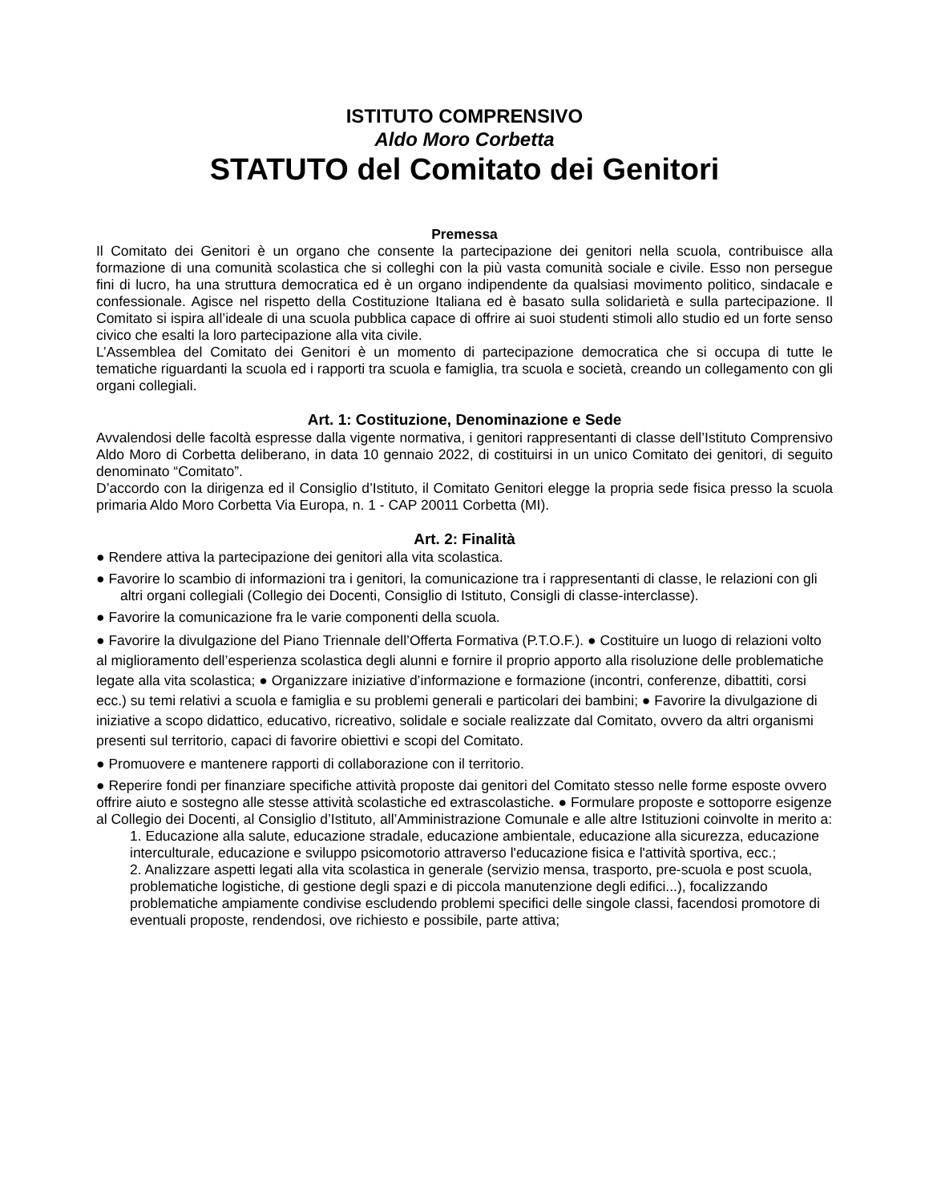ISTITUTO COMPRENSIVO
Aldo Moro Corbetta
STATUTO del Comitato dei Genitori
Premessa
Il Comitato dei Genitori è un organo che consente la partecipazione dei genitori nella scuola, contribuisce alla formazione di una comunità scolastica che si colleghi con la più vasta comunità sociale e civile. Esso non persegue fini di lucro, ha una struttura democratica ed è un organo indipendente da qualsiasi movimento politico, sindacale e confessionale. Agisce nel rispetto della Costituzione Italiana ed è basato sulla solidarietà e sulla partecipazione. Il Comitato si ispira all’ideale di una scuola pubblica capace di offrire ai suoi studenti stimoli allo studio ed un forte senso civico che esalti la loro partecipazione alla vita civile.
L’Assemblea del Comitato dei Genitori è un momento di partecipazione democratica che si occupa di tutte le tematiche riguardanti la scuola ed i rapporti tra scuola e famiglia, tra scuola e società, creando un collegamento con gli organi collegiali.
Art. 1: Costituzione, Denominazione e Sede
Avvalendosi delle facoltà espresse dalla vigente normativa, i genitori rappresentanti di classe dell’Istituto Comprensivo Aldo Moro di Corbetta deliberano, in data 10 gennaio 2022, di costituirsi in un unico Comitato dei genitori, di seguito denominato “Comitato”.
D’accordo con la dirigenza ed il Consiglio d’Istituto, il Comitato Genitori elegge la propria sede fisica presso la scuola primaria Aldo Moro Corbetta Via Europa, n. 1 - CAP 20011 Corbetta (MI).
Art. 2: Finalità
● Rendere attiva la partecipazione dei genitori alla vita scolastica.
● Favorire lo scambio di informazioni tra i genitori, la comunicazione tra i rappresentanti di classe, le relazioni con gli altri organi collegiali (Collegio dei Docenti, Consiglio di Istituto, Consigli di classe-interclasse).
● Favorire la comunicazione fra le varie componenti della scuola.
● Favorire la divulgazione del Piano Triennale dell’Offerta Formativa (P.T.O.F.). ● Costituire un luogo di relazioni volto al miglioramento dell’esperienza scolastica degli alunni e fornire il proprio apporto alla risoluzione delle problematiche legate alla vita scolastica; ● Organizzare iniziative d’informazione e formazione (incontri, conferenze, dibattiti, corsi ecc.) su temi relativi a scuola e famiglia e su problemi generali e particolari dei bambini; ● Favorire la divulgazione di iniziative a scopo didattico, educativo, ricreativo, solidale e sociale realizzate dal Comitato, ovvero da altri organismi presenti sul territorio, capaci di favorire obiettivi e scopi del Comitato.
● Promuovere e mantenere rapporti di collaborazione con il territorio.
● Reperire fondi per finanziare specifiche attività proposte dai genitori del Comitato stesso nelle forme esposte ovvero offrire aiuto e sostegno alle stesse attività scolastiche ed extrascolastiche. ● Formulare proposte e sottoporre esigenze al Collegio dei Docenti, al Consiglio d’Istituto, all’Amministrazione Comunale e alle altre Istituzioni coinvolte in merito a:
1. Educazione alla salute, educazione stradale, educazione ambientale, educazione alla sicurezza, educazione interculturale, educazione e sviluppo psicomotorio attraverso l'educazione fisica e l'attività sportiva, ecc.;
2. Analizzare aspetti legati alla vita scolastica in generale (servizio mensa, trasporto, pre-scuola e post scuola, problematiche logistiche, di gestione degli spazi e di piccola manutenzione degli edifici...), focalizzando problematiche ampiamente condivise escludendo problemi specifici delle singole classi, facendosi promotore di eventuali proposte, rendendosi, ove richiesto e possibile, parte attiva;